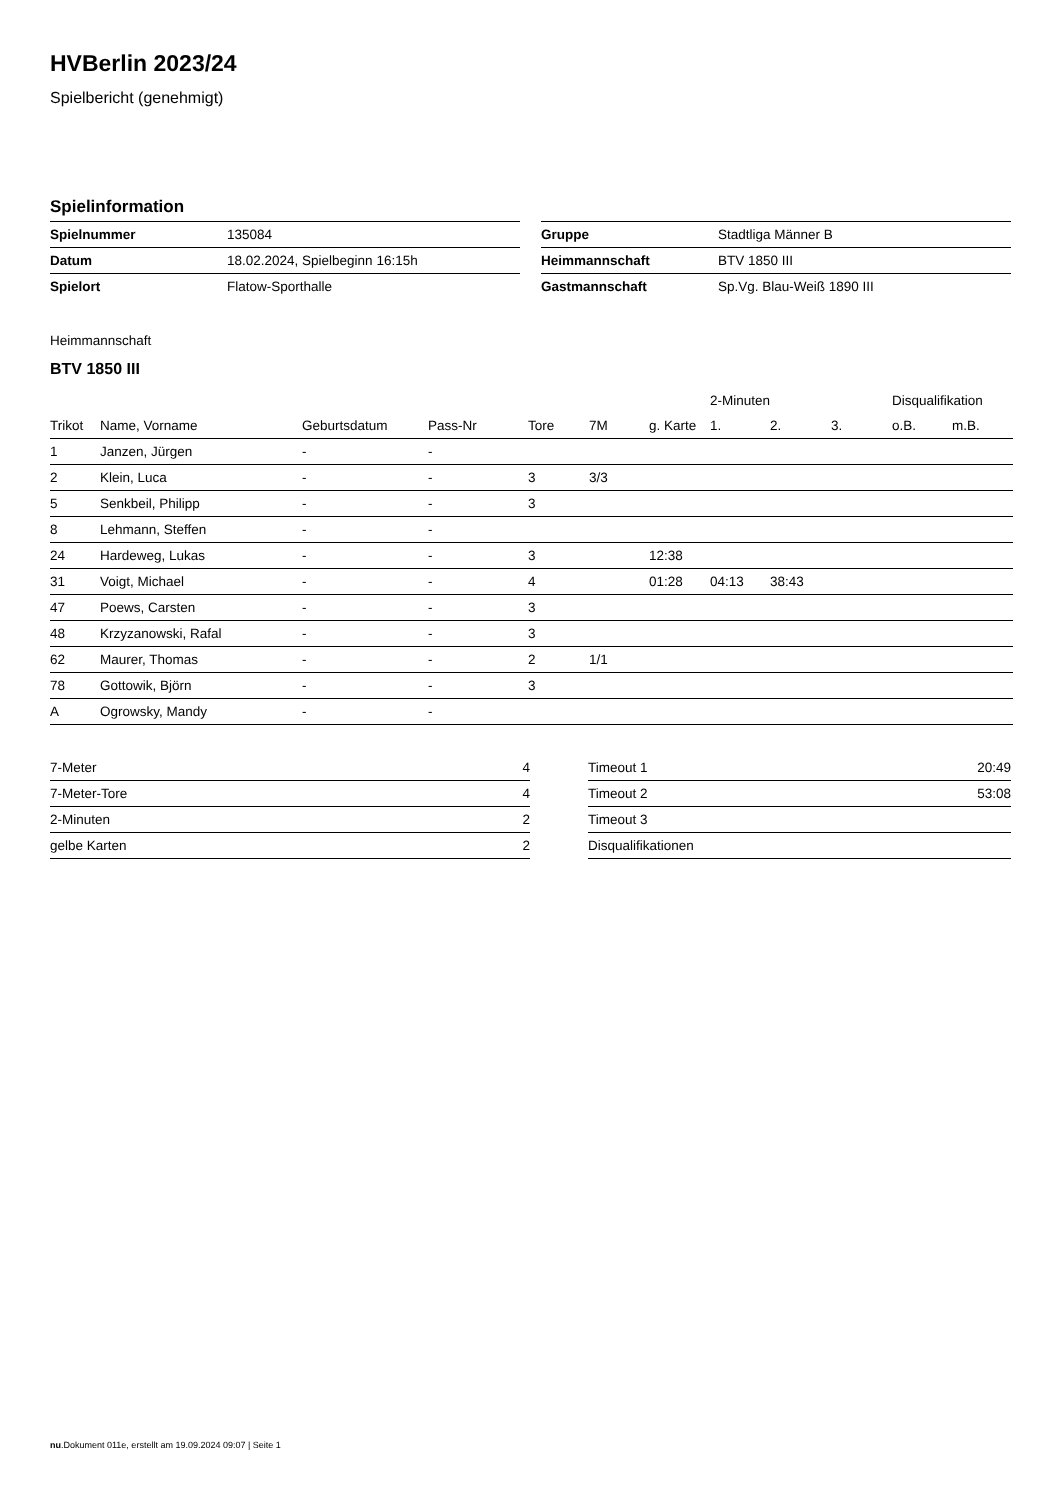HVBerlin 2023/24
Spielbericht (genehmigt)
Spielinformation
| Spielnummer | 135084 |
| Datum | 18.02.2024, Spielbeginn 16:15h |
| Spielort | Flatow-Sporthalle |
| Gruppe | Stadtliga Männer B |
| Heimmannschaft | BTV 1850 III |
| Gastmannschaft | Sp.Vg. Blau-Weiß 1890 III |
Heimmannschaft
BTV 1850 III
| | | | | | | | 2-Minuten | | | Disqualifikation | |
| --- | --- | --- | --- | --- | --- | --- | --- | --- | --- | --- | --- |
| Trikot | Name, Vorname | Geburtsdatum | Pass-Nr | Tore | 7M | g. Karte | 1. | 2. | 3. | o.B. | m.B. |
| 1 | Janzen, Jürgen | - | - | | | | | | | | |
| 2 | Klein, Luca | - | - | 3 | 3/3 | | | | | | |
| 5 | Senkbeil, Philipp | - | - | 3 | | | | | | | |
| 8 | Lehmann, Steffen | - | - | | | | | | | | |
| 24 | Hardeweg, Lukas | - | - | 3 | | 12:38 | | | | | |
| 31 | Voigt, Michael | - | - | 4 | | 01:28 | 04:13 | 38:43 | | | |
| 47 | Poews, Carsten | - | - | 3 | | | | | | | |
| 48 | Krzyzanowski, Rafal | - | - | 3 | | | | | | | |
| 62 | Maurer, Thomas | - | - | 2 | 1/1 | | | | | | |
| 78 | Gottowik, Björn | - | - | 3 | | | | | | | |
| A | Ogrowsky, Mandy | - | - | | | | | | | | |
| 7-Meter | 4 |
| 7-Meter-Tore | 4 |
| 2-Minuten | 2 |
| gelbe Karten | 2 |
| Timeout 1 | 20:49 |
| Timeout 2 | 53:08 |
| Timeout 3 | |
| Disqualifikationen | |
nu.Dokument 011e, erstellt am 19.09.2024 09:07 | Seite 1